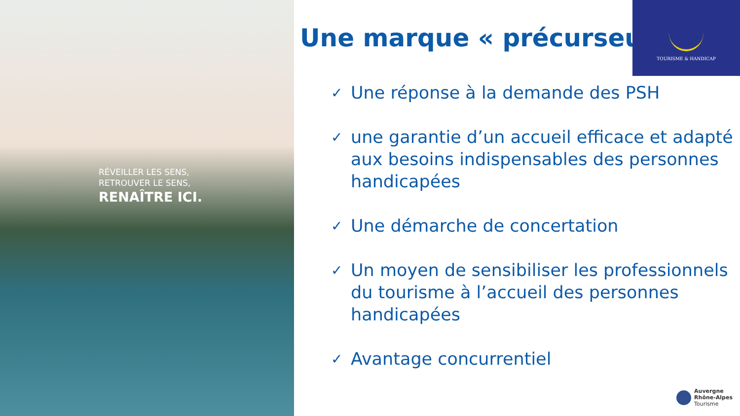RÉVEILLER LES SENS,
RETROUVER LE SENS,
RENAÎTRE ICI.
Une marque « précurseur »
TOURISME & HANDICAP
✓ Une réponse à la demande des PSH
✓ une garantie d’un accueil efficace et adapté aux besoins indispensables des personnes handicapées
✓ Une démarche de concertation
✓ Un moyen de sensibiliser les professionnels du tourisme à l’accueil des personnes handicapées
✓ Avantage concurrentiel
Auvergne
Rhône-Alpes
Tourisme